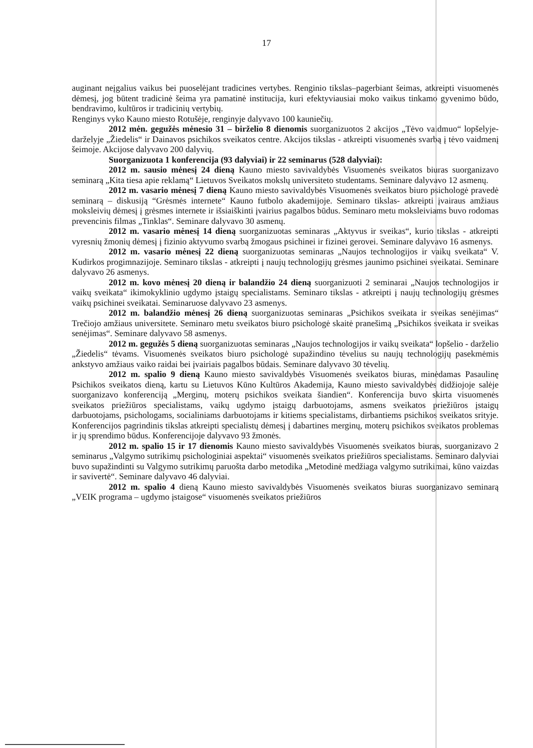17
auginant neįgalius vaikus bei puoselėjant tradicines vertybes. Renginio tikslas–pagerbiant šeimas, atkreipti visuomenės dėmesį, jog būtent tradicinė šeima yra pamatinė institucija, kuri efektyviausiai moko vaikus tinkamo gyvenimo būdo, bendravimo, kultūros ir tradicinių vertybių.
Renginys vyko Kauno miesto Rotušėje, renginyje dalyvavo 100 kauniečių.
2012 mėn. gegužės mėnesio 31 – birželio 8 dienomis suorganizuotos 2 akcijos „Tėvo vaidmuo“ lopšelyje-darželyje „Žiedelis“ ir Dainavos psichikos sveikatos centre. Akcijos tikslas - atkreipti visuomenės svarbą į tėvo vaidmenį šeimoje. Akcijose dalyvavo 200 dalyvių.
Suorganizuota 1 konferencija (93 dalyviai) ir 22 seminarus (528 dalyviai):
2012 m. sausio mėnesį 24 dieną Kauno miesto savivaldybės Visuomenės sveikatos biuras suorganizavo seminarą „Kita tiesa apie reklamą“ Lietuvos Sveikatos mokslų universiteto studentams. Seminare dalyvavo 12 asmenų.
2012 m. vasario mėnesį 7 dieną Kauno miesto savivaldybės Visuomenės sveikatos biuro psichologė pravedė seminarą – diskusiją “Grėsmės internete“ Kauno futbolo akademijoje. Seminaro tikslas- atkreipti įvairaus amžiaus moksleivių dėmesį į grėsmes internete ir išsiaiškinti įvairius pagalbos būdus. Seminaro metu moksleiviams buvo rodomas prevencinis filmas „Tinklas“. Seminare dalyvavo 30 asmenų.
2012 m. vasario mėnesį 14 dieną suorganizuotas seminaras „Aktyvus ir sveikas“, kurio tikslas - atkreipti vyresnių žmonių dėmesį į fizinio aktyvumo svarbą žmogaus psichinei ir fizinei gerovei. Seminare dalyvavo 16 asmenys.
2012 m. vasario mėnesį 22 dieną suorganizuotas seminaras „Naujos technologijos ir vaikų sveikata“ V. Kudirkos progimnazijoje. Seminaro tikslas - atkreipti į naujų technologijų grėsmes jaunimo psichinei sveikatai. Seminare dalyvavo 26 asmenys.
2012 m. kovo mėnesį 20 dieną ir balandžio 24 dieną suorganizuoti 2 seminarai „Naujos technologijos ir vaikų sveikata“ ikimokyklinio ugdymo įstaigų specialistams. Seminaro tikslas - atkreipti į naujų technologijų grėsmes vaikų psichinei sveikatai. Seminaruose dalyvavo 23 asmenys.
2012 m. balandžio mėnesį 26 dieną suorganizuotas seminaras „Psichikos sveikata ir sveikas senėjimas“ Trečiojo amžiaus universitete. Seminaro metu sveikatos biuro psichologė skaitė pranešimą „Psichikos sveikata ir sveikas senėjimas“. Seminare dalyvavo 58 asmenys.
2012 m. gegužės 5 dieną suorganizuotas seminaras „Naujos technologijos ir vaikų sveikata“ lopšelio - darželio „Žiedelis“ tėvams. Visuomenės sveikatos biuro psichologė supažindino tėvelius su naujų technologijų pasekmėmis ankstyvo amžiaus vaiko raidai bei įvairiais pagalbos būdais. Seminare dalyvavo 30 tėvelių.
2012 m. spalio 9 dieną Kauno miesto savivaldybės Visuomenės sveikatos biuras, minėdamas Pasaulinę Psichikos sveikatos dieną, kartu su Lietuvos Kūno Kultūros Akademija, Kauno miesto savivaldybės didžiojoje salėje suorganizavo konferenciją „Merginų, moterų psichikos sveikata šiandien“. Konferencija buvo skirta visuomenės sveikatos priežiūros specialistams, vaikų ugdymo įstaigų darbuotojams, asmens sveikatos priežiūros įstaigų darbuotojams, psichologams, socialiniams darbuotojams ir kitiems specialistams, dirbantiems psichikos sveikatos srityje. Konferencijos pagrindinis tikslas atkreipti specialistų dėmesį į dabartines merginų, moterų psichikos sveikatos problemas ir jų sprendimo būdus. Konferencijoje dalyvavo 93 žmonės.
2012 m. spalio 15 ir 17 dienomis Kauno miesto savivaldybės Visuomenės sveikatos biuras, suorganizavo 2 seminarus „Valgymo sutrikimų psichologiniai aspektai“ visuomenės sveikatos priežiūros specialistams. Seminaro dalyviai buvo supažindinti su Valgymo sutrikimų paruošta darbo metodika „Metodinė medžiaga valgymo sutrikimai, kūno vaizdas ir savivertė“. Seminare dalyvavo 46 dalyviai.
2012 m. spalio 4 dieną Kauno miesto savivaldybės Visuomenės sveikatos biuras suorganizavo seminarą „VEIK programa – ugdymo įstaigose“ visuomenės sveikatos priežiūros